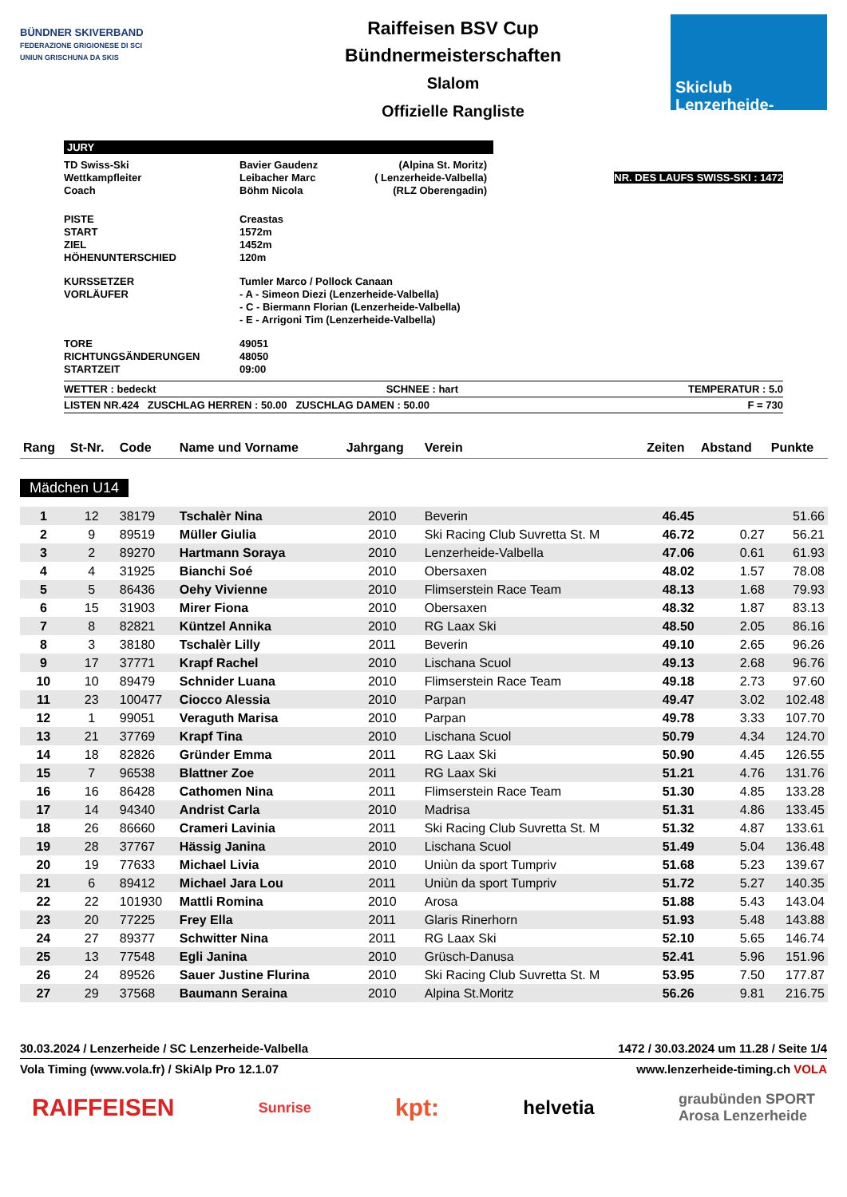BÜNDNER SKIVERBAND
FEDERAZIONE GRIGIONESE DI SCI
UNIUN GRISCHUNA DA SKIS
Raiffeisen BSV Cup
Bündnermeisterschaften
Slalom
Offizielle Rangliste
Skiclub
Lenzerheide-Valbella
JURY
| TD Swiss-Ski Wettkampfleiter Coach | Bavier Gaudenz Leibacher Marc Böhm Nicola | (Alpina St. Moritz) ( Lenzerheide-Valbella) (RLZ Oberengadin) | NR. DES LAUFS SWISS-SKI : 1472 |
| PISTE START ZIEL HÖHENUNTERSCHIED | Creastas 1572m 1452m 120m |
| KURSSETZER VORLÄUFER | Tumler Marco / Pollock Canaan - A - Simeon Diezi (Lenzerheide-Valbella) - C - Biermann Florian (Lenzerheide-Valbella) - E - Arrigoni Tim (Lenzerheide-Valbella) |
| TORE RICHTUNGSÄNDERUNGEN STARTZEIT | 49051 48050 09:00 |
WETTER : bedeckt SCHNEE : hart TEMPERATUR : 5.0
LISTEN NR.424 ZUSCHLAG HERREN : 50.00 ZUSCHLAG DAMEN : 50.00 F = 730
| Rang | St-Nr. | Code | Name und Vorname | Jahrgang | Verein | Zeiten | Abstand | Punkte |
| --- | --- | --- | --- | --- | --- | --- | --- | --- |
| Mädchen U14 | | | | | | | | |
| 1 | 12 | 38179 | Tschalèr Nina | 2010 | Beverin | 46.45 | | 51.66 |
| 2 | 9 | 89519 | Müller Giulia | 2010 | Ski Racing Club Suvretta St. M | 46.72 | 0.27 | 56.21 |
| 3 | 2 | 89270 | Hartmann Soraya | 2010 | Lenzerheide-Valbella | 47.06 | 0.61 | 61.93 |
| 4 | 4 | 31925 | Bianchi Soé | 2010 | Obersaxen | 48.02 | 1.57 | 78.08 |
| 5 | 5 | 86436 | Oehy Vivienne | 2010 | Flimserstein Race Team | 48.13 | 1.68 | 79.93 |
| 6 | 15 | 31903 | Mirer Fiona | 2010 | Obersaxen | 48.32 | 1.87 | 83.13 |
| 7 | 8 | 82821 | Küntzel Annika | 2010 | RG Laax Ski | 48.50 | 2.05 | 86.16 |
| 8 | 3 | 38180 | Tschalèr Lilly | 2011 | Beverin | 49.10 | 2.65 | 96.26 |
| 9 | 17 | 37771 | Krapf Rachel | 2010 | Lischana Scuol | 49.13 | 2.68 | 96.76 |
| 10 | 10 | 89479 | Schnider Luana | 2010 | Flimserstein Race Team | 49.18 | 2.73 | 97.60 |
| 11 | 23 | 100477 | Ciocco Alessia | 2010 | Parpan | 49.47 | 3.02 | 102.48 |
| 12 | 1 | 99051 | Veraguth Marisa | 2010 | Parpan | 49.78 | 3.33 | 107.70 |
| 13 | 21 | 37769 | Krapf Tina | 2010 | Lischana Scuol | 50.79 | 4.34 | 124.70 |
| 14 | 18 | 82826 | Gründer Emma | 2011 | RG Laax Ski | 50.90 | 4.45 | 126.55 |
| 15 | 7 | 96538 | Blattner Zoe | 2011 | RG Laax Ski | 51.21 | 4.76 | 131.76 |
| 16 | 16 | 86428 | Cathomen Nina | 2011 | Flimserstein Race Team | 51.30 | 4.85 | 133.28 |
| 17 | 14 | 94340 | Andrist Carla | 2010 | Madrisa | 51.31 | 4.86 | 133.45 |
| 18 | 26 | 86660 | Crameri Lavinia | 2011 | Ski Racing Club Suvretta St. M | 51.32 | 4.87 | 133.61 |
| 19 | 28 | 37767 | Hässig Janina | 2010 | Lischana Scuol | 51.49 | 5.04 | 136.48 |
| 20 | 19 | 77633 | Michael Livia | 2010 | Uniùn da sport Tumpriv | 51.68 | 5.23 | 139.67 |
| 21 | 6 | 89412 | Michael Jara Lou | 2011 | Uniùn da sport Tumpriv | 51.72 | 5.27 | 140.35 |
| 22 | 22 | 101930 | Mattli Romina | 2010 | Arosa | 51.88 | 5.43 | 143.04 |
| 23 | 20 | 77225 | Frey Ella | 2011 | Glaris Rinerhorn | 51.93 | 5.48 | 143.88 |
| 24 | 27 | 89377 | Schwitter Nina | 2011 | RG Laax Ski | 52.10 | 5.65 | 146.74 |
| 25 | 13 | 77548 | Egli Janina | 2010 | Grüsch-Danusa | 52.41 | 5.96 | 151.96 |
| 26 | 24 | 89526 | Sauer Justine Flurina | 2010 | Ski Racing Club Suvretta St. M | 53.95 | 7.50 | 177.87 |
| 27 | 29 | 37568 | Baumann Seraina | 2010 | Alpina St.Moritz | 56.26 | 9.81 | 216.75 |
30.03.2024 / Lenzerheide / SC Lenzerheide-Valbella 1472 / 30.03.2024 um 11.28 / Seite 1/4
Vola Timing (www.vola.fr) / SkiAlp Pro 12.1.07 www.lenzerheide-timing.ch VOLA
RAIFFEISEN Sunrise kpt: helvetia graubünden SPORT
Arosa Lenzerheide